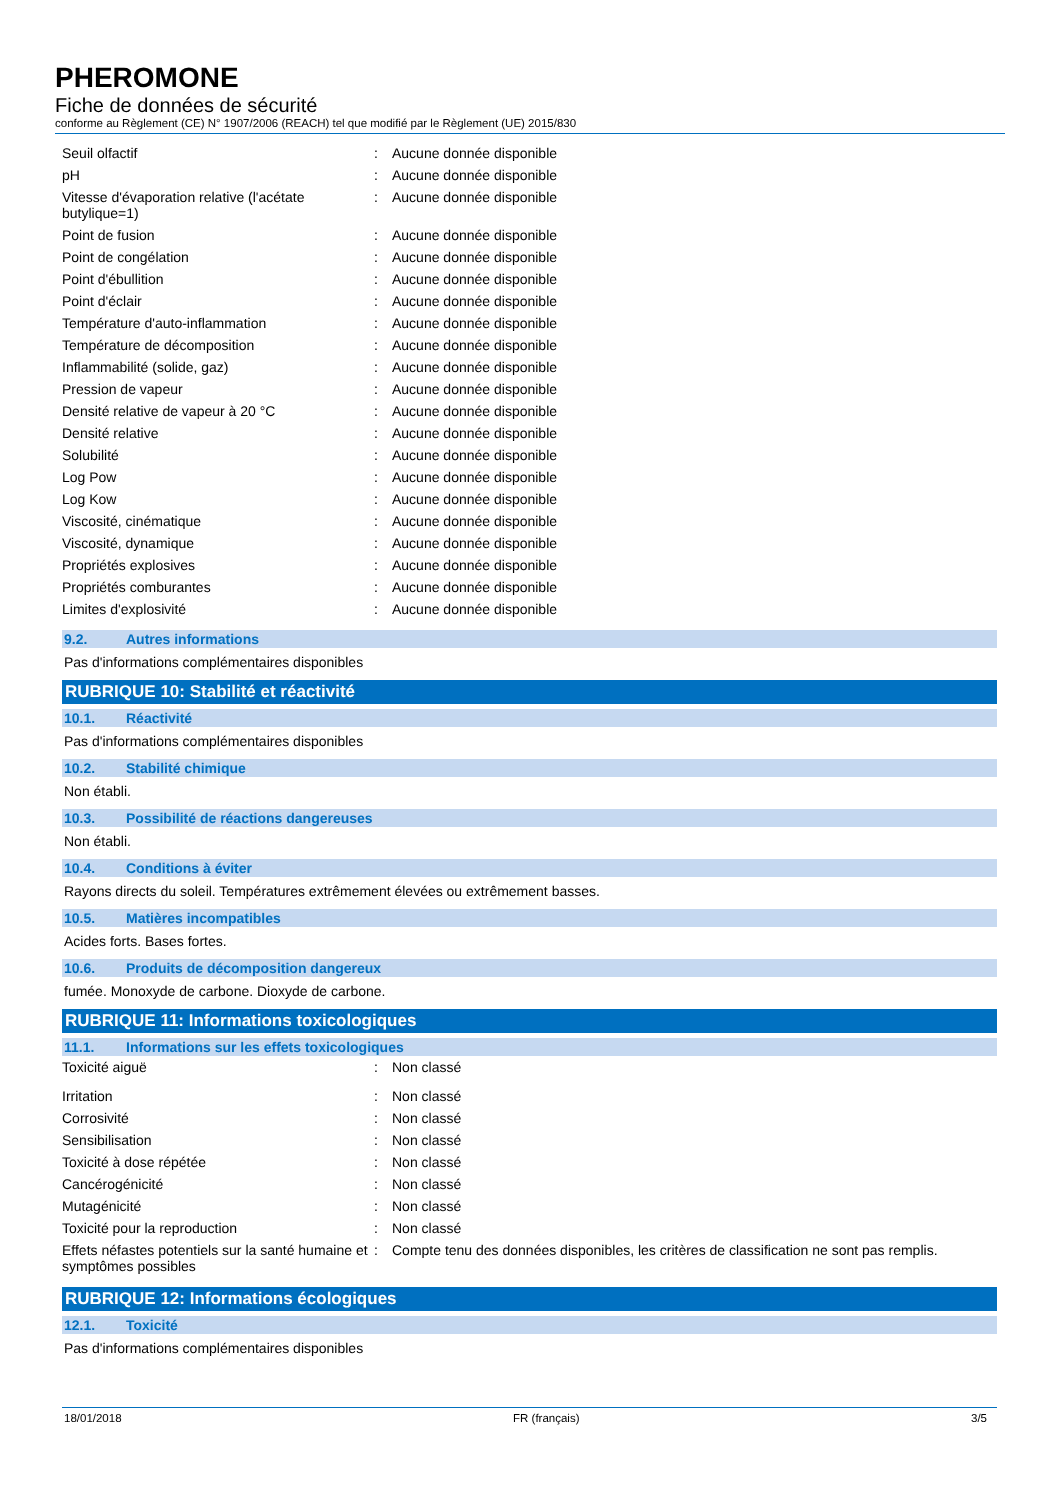PHEROMONE
Fiche de données de sécurité
conforme au Règlement (CE) N° 1907/2006 (REACH) tel que modifié par le Règlement (UE) 2015/830
| Seuil olfactif | : | Aucune donnée disponible |
| pH | : | Aucune donnée disponible |
| Vitesse d'évaporation relative (l'acétate butylique=1) | : | Aucune donnée disponible |
| Point de fusion | : | Aucune donnée disponible |
| Point de congélation | : | Aucune donnée disponible |
| Point d'ébullition | : | Aucune donnée disponible |
| Point d'éclair | : | Aucune donnée disponible |
| Température d'auto-inflammation | : | Aucune donnée disponible |
| Température de décomposition | : | Aucune donnée disponible |
| Inflammabilité (solide, gaz) | : | Aucune donnée disponible |
| Pression de vapeur | : | Aucune donnée disponible |
| Densité relative de vapeur à 20 °C | : | Aucune donnée disponible |
| Densité relative | : | Aucune donnée disponible |
| Solubilité | : | Aucune donnée disponible |
| Log Pow | : | Aucune donnée disponible |
| Log Kow | : | Aucune donnée disponible |
| Viscosité, cinématique | : | Aucune donnée disponible |
| Viscosité, dynamique | : | Aucune donnée disponible |
| Propriétés explosives | : | Aucune donnée disponible |
| Propriétés comburantes | : | Aucune donnée disponible |
| Limites d'explosivité | : | Aucune donnée disponible |
9.2. Autres informations
Pas d'informations complémentaires disponibles
RUBRIQUE 10: Stabilité et réactivité
10.1. Réactivité
Pas d'informations complémentaires disponibles
10.2. Stabilité chimique
Non établi.
10.3. Possibilité de réactions dangereuses
Non établi.
10.4. Conditions à éviter
Rayons directs du soleil. Températures extrêmement élevées ou extrêmement basses.
10.5. Matières incompatibles
Acides forts. Bases fortes.
10.6. Produits de décomposition dangereux
fumée. Monoxyde de carbone. Dioxyde de carbone.
RUBRIQUE 11: Informations toxicologiques
11.1. Informations sur les effets toxicologiques
| Toxicité aiguë | : | Non classé |
| Irritation | : | Non classé |
| Corrosivité | : | Non classé |
| Sensibilisation | : | Non classé |
| Toxicité à dose répétée | : | Non classé |
| Cancérogénicité | : | Non classé |
| Mutagénicité | : | Non classé |
| Toxicité pour la reproduction | : | Non classé |
| Effets néfastes potentiels sur la santé humaine et symptômes possibles | : | Compte tenu des données disponibles, les critères de classification ne sont pas remplis. |
RUBRIQUE 12: Informations écologiques
12.1. Toxicité
Pas d'informations complémentaires disponibles
18/01/2018 FR (français) 3/5